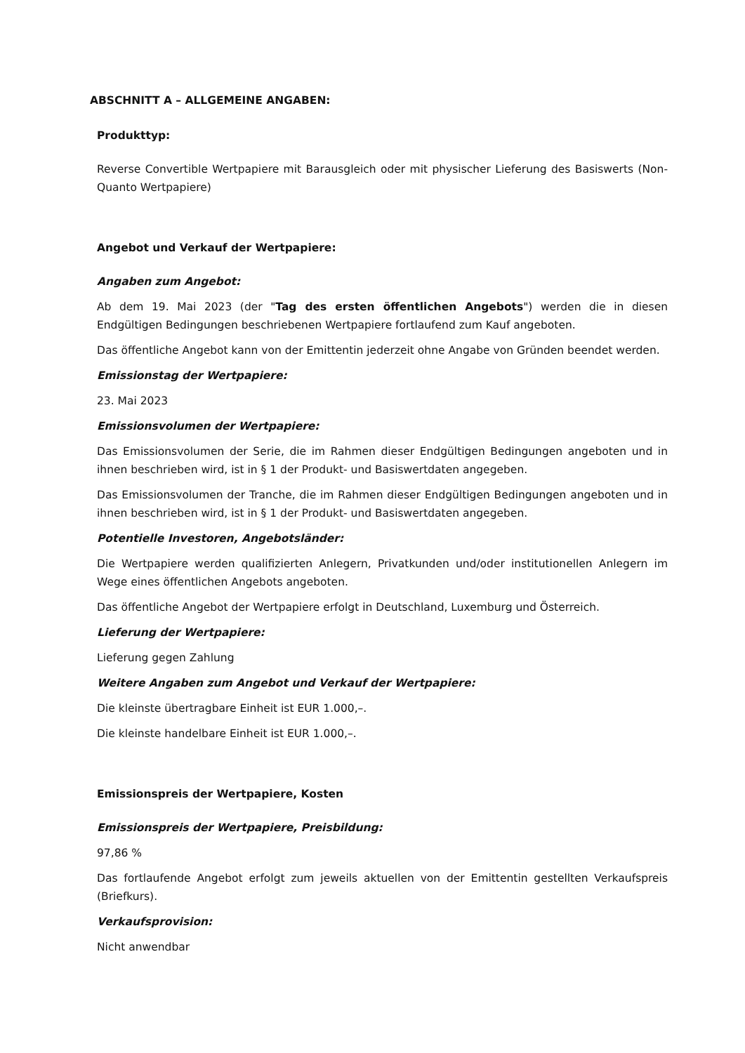ABSCHNITT A – ALLGEMEINE ANGABEN:
Produkttyp:
Reverse Convertible Wertpapiere mit Barausgleich oder mit physischer Lieferung des Basiswerts (Non-Quanto Wertpapiere)
Angebot und Verkauf der Wertpapiere:
Angaben zum Angebot:
Ab dem 19. Mai 2023 (der "Tag des ersten öffentlichen Angebots") werden die in diesen Endgültigen Bedingungen beschriebenen Wertpapiere fortlaufend zum Kauf angeboten.
Das öffentliche Angebot kann von der Emittentin jederzeit ohne Angabe von Gründen beendet werden.
Emissionstag der Wertpapiere:
23. Mai 2023
Emissionsvolumen der Wertpapiere:
Das Emissionsvolumen der Serie, die im Rahmen dieser Endgültigen Bedingungen angeboten und in ihnen beschrieben wird, ist in § 1 der Produkt- und Basiswertdaten angegeben.
Das Emissionsvolumen der Tranche, die im Rahmen dieser Endgültigen Bedingungen angeboten und in ihnen beschrieben wird, ist in § 1 der Produkt- und Basiswertdaten angegeben.
Potentielle Investoren, Angebotsländer:
Die Wertpapiere werden qualifizierten Anlegern, Privatkunden und/oder institutionellen Anlegern im Wege eines öffentlichen Angebots angeboten.
Das öffentliche Angebot der Wertpapiere erfolgt in Deutschland, Luxemburg und Österreich.
Lieferung der Wertpapiere:
Lieferung gegen Zahlung
Weitere Angaben zum Angebot und Verkauf der Wertpapiere:
Die kleinste übertragbare Einheit ist EUR 1.000,–.
Die kleinste handelbare Einheit ist EUR 1.000,–.
Emissionspreis der Wertpapiere, Kosten
Emissionspreis der Wertpapiere, Preisbildung:
97,86 %
Das fortlaufende Angebot erfolgt zum jeweils aktuellen von der Emittentin gestellten Verkaufspreis (Briefkurs).
Verkaufsprovision:
Nicht anwendbar